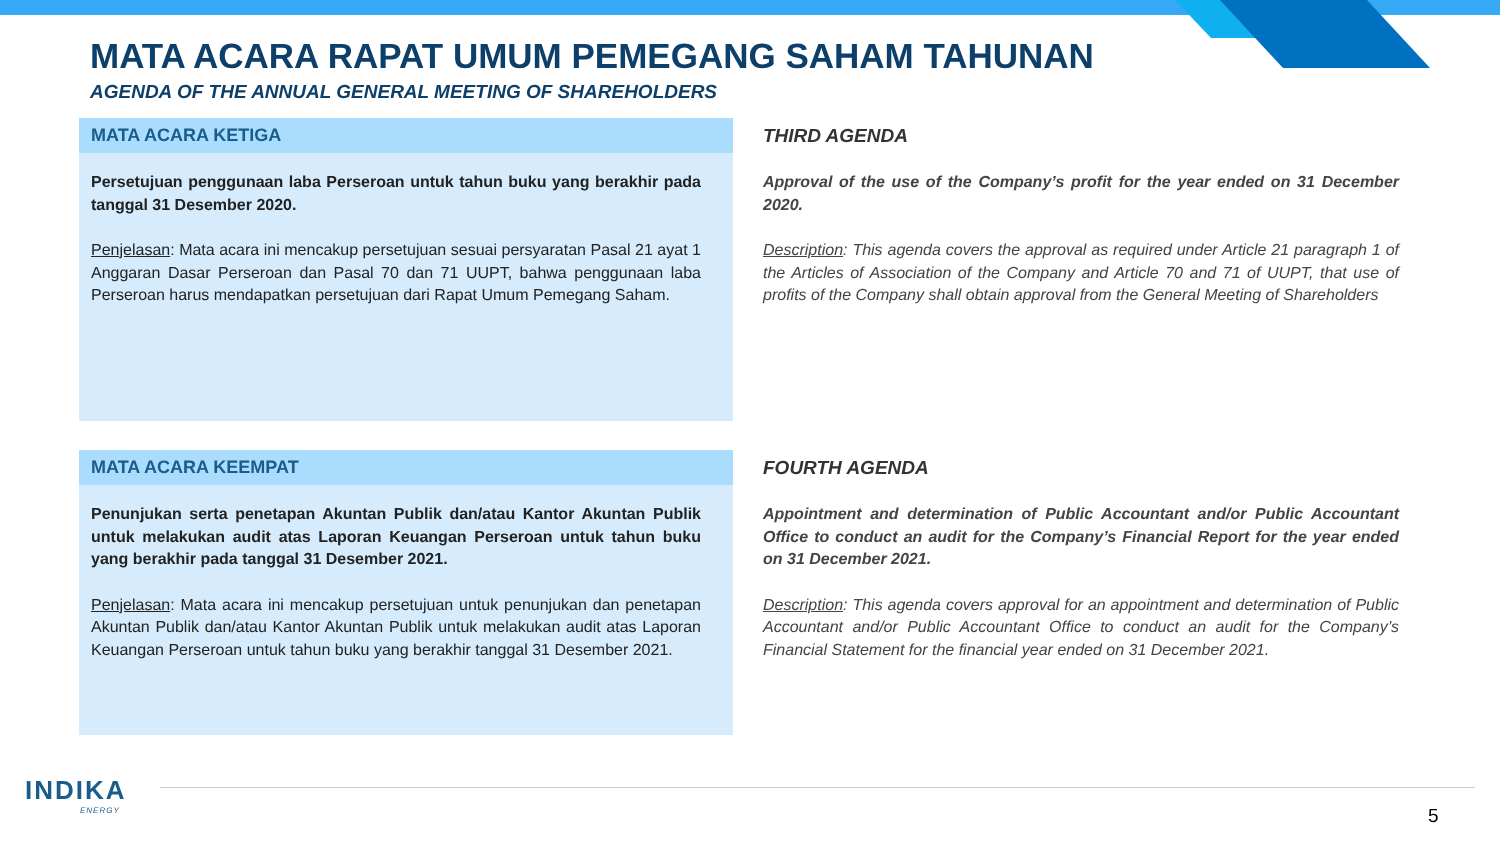MATA ACARA RAPAT UMUM PEMEGANG SAHAM TAHUNAN
AGENDA OF THE ANNUAL GENERAL MEETING OF SHAREHOLDERS
MATA ACARA KETIGA
Persetujuan penggunaan laba Perseroan untuk tahun buku yang berakhir pada tanggal 31 Desember 2020.
Penjelasan: Mata acara ini mencakup persetujuan sesuai persyaratan Pasal 21 ayat 1 Anggaran Dasar Perseroan dan Pasal 70 dan 71 UUPT, bahwa penggunaan laba Perseroan harus mendapatkan persetujuan dari Rapat Umum Pemegang Saham.
THIRD AGENDA
Approval of the use of the Company’s profit for the year ended on 31 December 2020.
Description: This agenda covers the approval as required under Article 21 paragraph 1 of the Articles of Association of the Company and Article 70 and 71 of UUPT, that use of profits of the Company shall obtain approval from the General Meeting of Shareholders
MATA ACARA KEEMPAT
Penunjukan serta penetapan Akuntan Publik dan/atau Kantor Akuntan Publik untuk melakukan audit atas Laporan Keuangan Perseroan untuk tahun buku yang berakhir pada tanggal 31 Desember 2021.
Penjelasan: Mata acara ini mencakup persetujuan untuk penunjukan dan penetapan Akuntan Publik dan/atau Kantor Akuntan Publik untuk melakukan audit atas Laporan Keuangan Perseroan untuk tahun buku yang berakhir tanggal 31 Desember 2021.
FOURTH AGENDA
Appointment and determination of Public Accountant and/or Public Accountant Office to conduct an audit for the Company’s Financial Report for the year ended on 31 December 2021.
Description: This agenda covers approval for an appointment and determination of Public Accountant and/or Public Accountant Office to conduct an audit for the Company’s Financial Statement for the financial year ended on 31 December 2021.
INDIKA
ENERGY
5